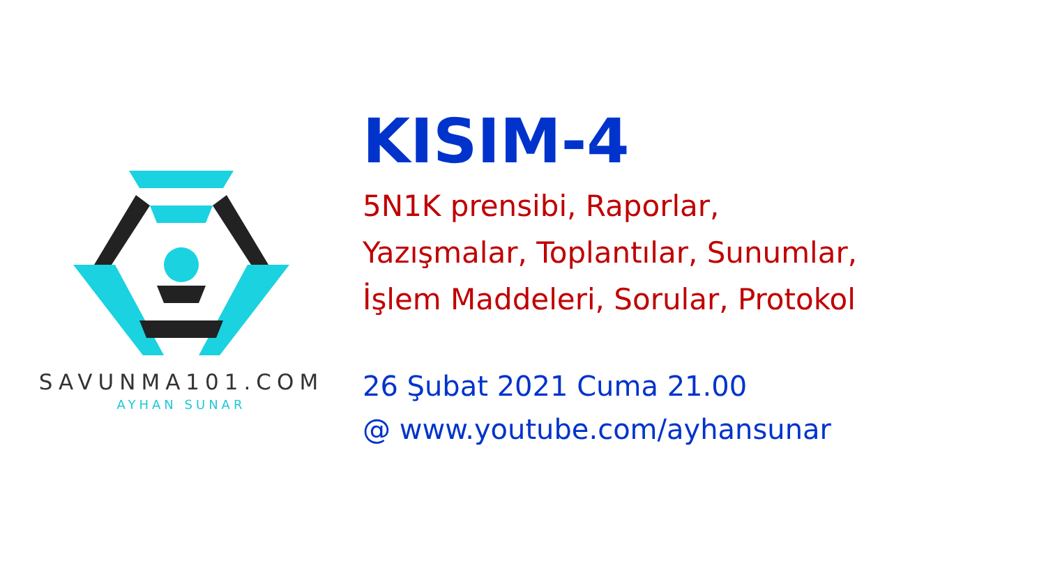SAVUNMA101.COM
AYHAN SUNAR
KISIM-4
5N1K prensibi, Raporlar,
Yazışmalar, Toplantılar, Sunumlar,
İşlem Maddeleri, Sorular, Protokol
26 Şubat 2021 Cuma 21.00
@ www.youtube.com/ayhansunar